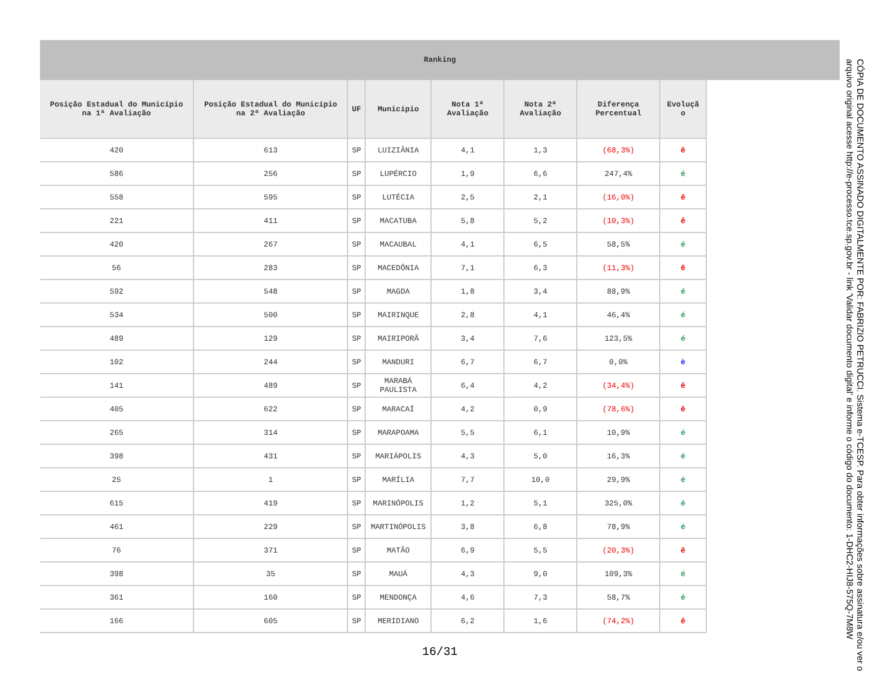Ranking
| Posição Estadual do Município na 1ª Avaliação | Posição Estadual do Município na 2ª Avaliação | UF | Município | Nota 1ª Avaliação | Nota 2ª Avaliação | Diferença Percentual | Evoluçã o |
| --- | --- | --- | --- | --- | --- | --- | --- |
| 420 | 613 | SP | LUIZIÂNIA | 4,1 | 1,3 | (68,3%) | ê |
| 586 | 256 | SP | LUPÉRCIO | 1,9 | 6,6 | 247,4% | é |
| 558 | 595 | SP | LUTÉCIA | 2,5 | 2,1 | (16,0%) | ê |
| 221 | 411 | SP | MACATUBA | 5,8 | 5,2 | (10,3%) | ê |
| 420 | 267 | SP | MACAUBAL | 4,1 | 6,5 | 58,5% | é |
| 56 | 283 | SP | MACEDÔNIA | 7,1 | 6,3 | (11,3%) | ê |
| 592 | 548 | SP | MAGDA | 1,8 | 3,4 | 88,9% | é |
| 534 | 500 | SP | MAIRINQUE | 2,8 | 4,1 | 46,4% | é |
| 489 | 129 | SP | MAIRIPORÃ | 3,4 | 7,6 | 123,5% | é |
| 102 | 244 | SP | MANDURI | 6,7 | 6,7 | 0,0% | è |
| 141 | 489 | SP | MARABÁ PAULISTA | 6,4 | 4,2 | (34,4%) | ê |
| 405 | 622 | SP | MARACAÍ | 4,2 | 0,9 | (78,6%) | ê |
| 265 | 314 | SP | MARAPOAMA | 5,5 | 6,1 | 10,9% | é |
| 398 | 431 | SP | MARIÁPOLIS | 4,3 | 5,0 | 16,3% | é |
| 25 | 1 | SP | MARÍLIA | 7,7 | 10,0 | 29,9% | é |
| 615 | 419 | SP | MARINÓPOLIS | 1,2 | 5,1 | 325,0% | é |
| 461 | 229 | SP | MARTINÓPOLIS | 3,8 | 6,8 | 78,9% | é |
| 76 | 371 | SP | MATÃO | 6,9 | 5,5 | (20,3%) | ê |
| 398 | 35 | SP | MAUÁ | 4,3 | 9,0 | 109,3% | é |
| 361 | 160 | SP | MENDONÇA | 4,6 | 7,3 | 58,7% | é |
| 166 | 605 | SP | MERIDIANO | 6,2 | 1,6 | (74,2%) | ê |
16/31
CÓPIA DE DOCUMENTO ASSINADO DIGITALMENTE POR: FABRIZIO PETRUCCI. Sistema e-TCESP. Para obter informações sobre assinatura e/ou ver o arquivo original acesse http://e-processo.tce.sp.gov.br - link 'Validar documento digital' e informe o código do documento: 1-DHC2-HIJ8-575Q-7M8W